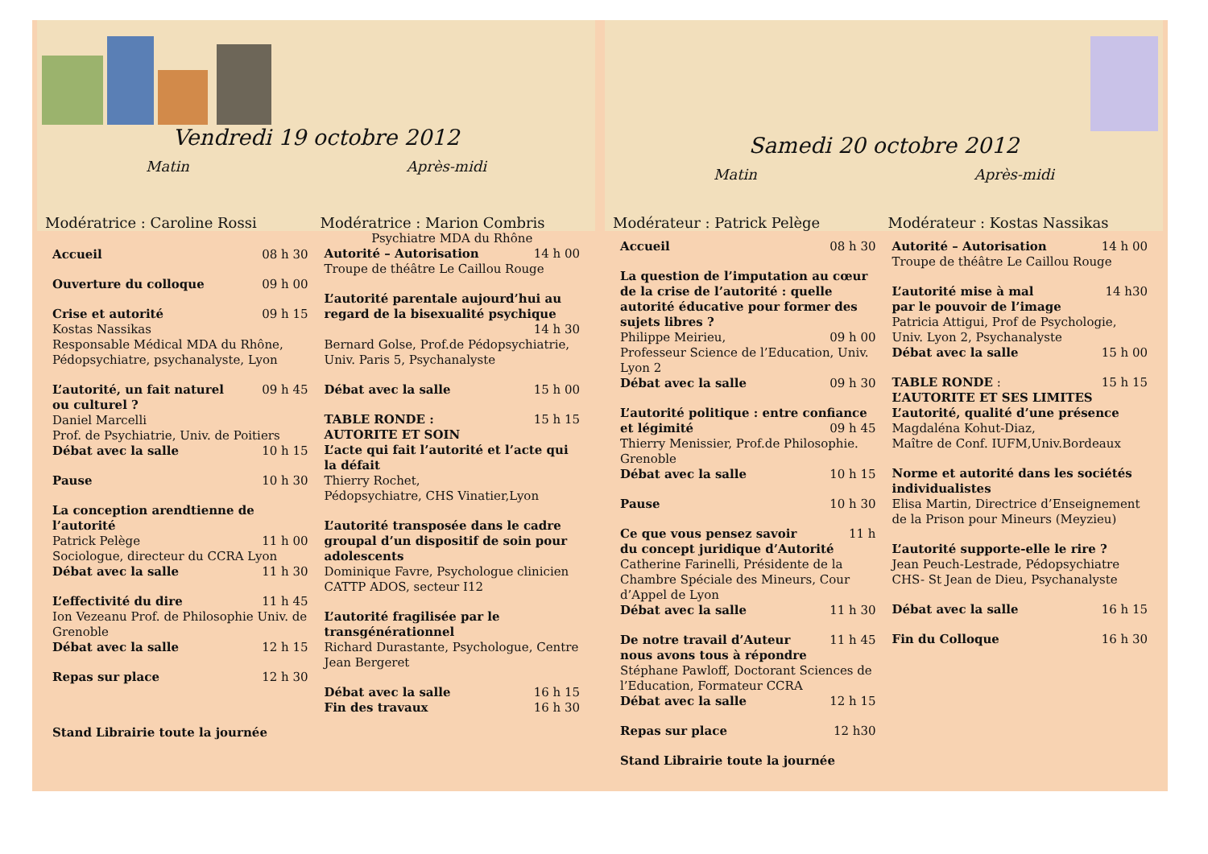Vendredi 19 octobre 2012
Matin Après-midi
Modératrice : Caroline Rossi Modératrice : Marion Combris
Accueil 08 h 30
Ouverture du colloque 09 h 00
Crise et autorité 09 h 15
Kostas Nassikas
Responsable Médical MDA du Rhône, Pédopsychiatre, psychanalyste, Lyon
L’autorité, un fait naturel 09 h 45
ou culturel ?
Daniel Marcelli
Prof. de Psychiatrie, Univ. de Poitiers
Débat avec la salle 10 h 15
Pause 10 h 30
La conception arendtienne de l’autorité
Patrick Pelège 11 h 00
Sociologue, directeur du CCRA Lyon
Débat avec la salle 11 h 30
L’effectivité du dire 11 h 45
Ion Vezeanu Prof. de Philosophie Univ. de Grenoble
Débat avec la salle 12 h 15
Repas sur place 12 h 30
Stand Librairie toute la journée
Psychiatre MDA du Rhône
Autorité – Autorisation 14 h 00
Troupe de théâtre Le Caillou Rouge
L’autorité parentale aujourd’hui au regard de la bisexualité psychique
14 h 30
Bernard Golse, Prof.de Pédopsychiatrie, Univ. Paris 5, Psychanalyste
Débat avec la salle 15 h 00
TABLE RONDE : 15 h 15
AUTORITE ET SOIN
L’acte qui fait l’autorité et l’acte qui la défait
Thierry Rochet,
Pédopsychiatre, CHS Vinatier,Lyon
L’autorité transposée dans le cadre groupal d’un dispositif de soin pour adolescents
Dominique Favre, Psychologue clinicien CATTP ADOS, secteur I12
L’autorité fragilisée par le transgénérationnel
Richard Durastante, Psychologue, Centre Jean Bergeret
Débat avec la salle 16 h 15
Fin des travaux 16 h 30
Samedi 20 octobre 2012
Matin Après-midi
Modérateur : Patrick Pelège Modérateur : Kostas Nassikas
Accueil 08 h 30
La question de l’imputation au cœur de la crise de l’autorité : quelle autorité éducative pour former des sujets libres ?
Philippe Meirieu, 09 h 00
Professeur Science de l’Education, Univ. Lyon 2
Débat avec la salle 09 h 30
L’autorité politique : entre confiance
et légimité 09 h 45
Thierry Menissier, Prof.de Philosophie. Grenoble
Débat avec la salle 10 h 15
Pause 10 h 30
Ce que vous pensez savoir 11 h
du concept juridique d’Autorité
Catherine Farinelli, Présidente de la Chambre Spéciale des Mineurs, Cour d’Appel de Lyon
Débat avec la salle 11 h 30
De notre travail d’Auteur 11 h 45
nous avons tous à répondre
Stéphane Pawloff, Doctorant Sciences de l’Education, Formateur CCRA
Débat avec la salle 12 h 15
Repas sur place 12 h30
Stand Librairie toute la journée
Autorité – Autorisation 14 h 00
Troupe de théâtre Le Caillou Rouge
L’autorité mise à mal 14 h30
par le pouvoir de l’image
Patricia Attigui, Prof de Psychologie, Univ. Lyon 2, Psychanalyste
Débat avec la salle 15 h 00
TABLE RONDE : 15 h 15
L’AUTORITE ET SES LIMITES
L’autorité, qualité d’une présence
Magdaléna Kohut-Diaz,
Maître de Conf. IUFM,Univ.Bordeaux
Norme et autorité dans les sociétés individualistes
Elisa Martin, Directrice d’Enseignement de la Prison pour Mineurs (Meyzieu)
L’autorité supporte-elle le rire ?
Jean Peuch-Lestrade, Pédopsychiatre CHS- St Jean de Dieu, Psychanalyste
Débat avec la salle 16 h 15
Fin du Colloque 16 h 30